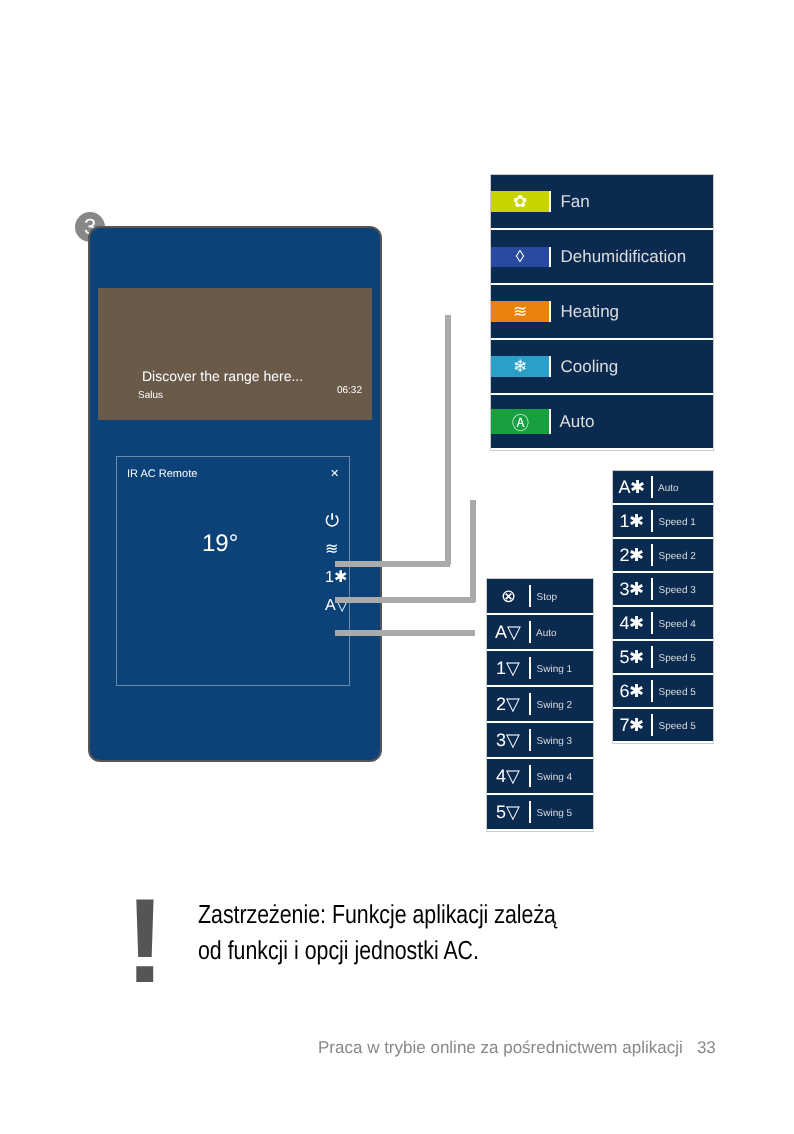3
Discover the range here...
Salus 06:32
IR AC Remote ✕
19°
⏻
≋
1✱
A▽
✿ Fan
◊ Dehumidification
≋ Heating
❄ Cooling
Ⓐ Auto
A✱ Auto
1✱ Speed 1
2✱ Speed 2
3✱ Speed 3
4✱ Speed 4
5✱ Speed 5
6✱ Speed 5
7✱ Speed 5
⊗ Stop
A▽ Auto
1▽ Swing 1
2▽ Swing 2
3▽ Swing 3
4▽ Swing 4
5▽ Swing 5
!
Zastrzeżenie: Funkcje aplikacji zależą
od funkcji i opcji jednostki AC.
Praca w trybie online za pośrednictwem aplikacji 33